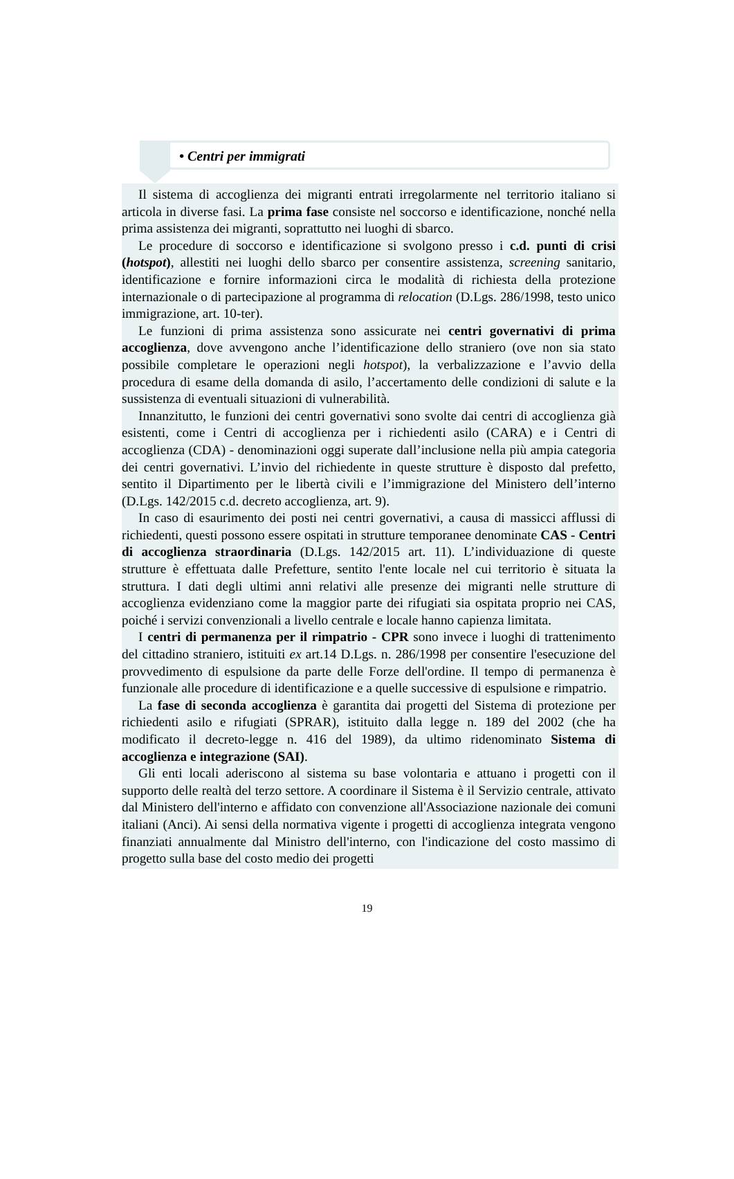• Centri per immigrati
Il sistema di accoglienza dei migranti entrati irregolarmente nel territorio italiano si articola in diverse fasi. La prima fase consiste nel soccorso e identificazione, nonché nella prima assistenza dei migranti, soprattutto nei luoghi di sbarco.
Le procedure di soccorso e identificazione si svolgono presso i c.d. punti di crisi (hotspot), allestiti nei luoghi dello sbarco per consentire assistenza, screening sanitario, identificazione e fornire informazioni circa le modalità di richiesta della protezione internazionale o di partecipazione al programma di relocation (D.Lgs. 286/1998, testo unico immigrazione, art. 10-ter).
Le funzioni di prima assistenza sono assicurate nei centri governativi di prima accoglienza, dove avvengono anche l’identificazione dello straniero (ove non sia stato possibile completare le operazioni negli hotspot), la verbalizzazione e l’avvio della procedura di esame della domanda di asilo, l’accertamento delle condizioni di salute e la sussistenza di eventuali situazioni di vulnerabilità.
Innanzitutto, le funzioni dei centri governativi sono svolte dai centri di accoglienza già esistenti, come i Centri di accoglienza per i richiedenti asilo (CARA) e i Centri di accoglienza (CDA) - denominazioni oggi superate dall’inclusione nella più ampia categoria dei centri governativi. L’invio del richiedente in queste strutture è disposto dal prefetto, sentito il Dipartimento per le libertà civili e l’immigrazione del Ministero dell’interno (D.Lgs. 142/2015 c.d. decreto accoglienza, art. 9).
In caso di esaurimento dei posti nei centri governativi, a causa di massicci afflussi di richiedenti, questi possono essere ospitati in strutture temporanee denominate CAS - Centri di accoglienza straordinaria (D.Lgs. 142/2015 art. 11). L’individuazione di queste strutture è effettuata dalle Prefetture, sentito l'ente locale nel cui territorio è situata la struttura. I dati degli ultimi anni relativi alle presenze dei migranti nelle strutture di accoglienza evidenziano come la maggior parte dei rifugiati sia ospitata proprio nei CAS, poiché i servizi convenzionali a livello centrale e locale hanno capienza limitata.
I centri di permanenza per il rimpatrio - CPR sono invece i luoghi di trattenimento del cittadino straniero, istituiti ex art.14 D.Lgs. n. 286/1998 per consentire l'esecuzione del provvedimento di espulsione da parte delle Forze dell'ordine. Il tempo di permanenza è funzionale alle procedure di identificazione e a quelle successive di espulsione e rimpatrio.
La fase di seconda accoglienza è garantita dai progetti del Sistema di protezione per richiedenti asilo e rifugiati (SPRAR), istituito dalla legge n. 189 del 2002 (che ha modificato il decreto-legge n. 416 del 1989), da ultimo ridenominato Sistema di accoglienza e integrazione (SAI).
Gli enti locali aderiscono al sistema su base volontaria e attuano i progetti con il supporto delle realtà del terzo settore. A coordinare il Sistema è il Servizio centrale, attivato dal Ministero dell'interno e affidato con convenzione all'Associazione nazionale dei comuni italiani (Anci). Ai sensi della normativa vigente i progetti di accoglienza integrata vengono finanziati annualmente dal Ministro dell'interno, con l'indicazione del costo massimo di progetto sulla base del costo medio dei progetti
19